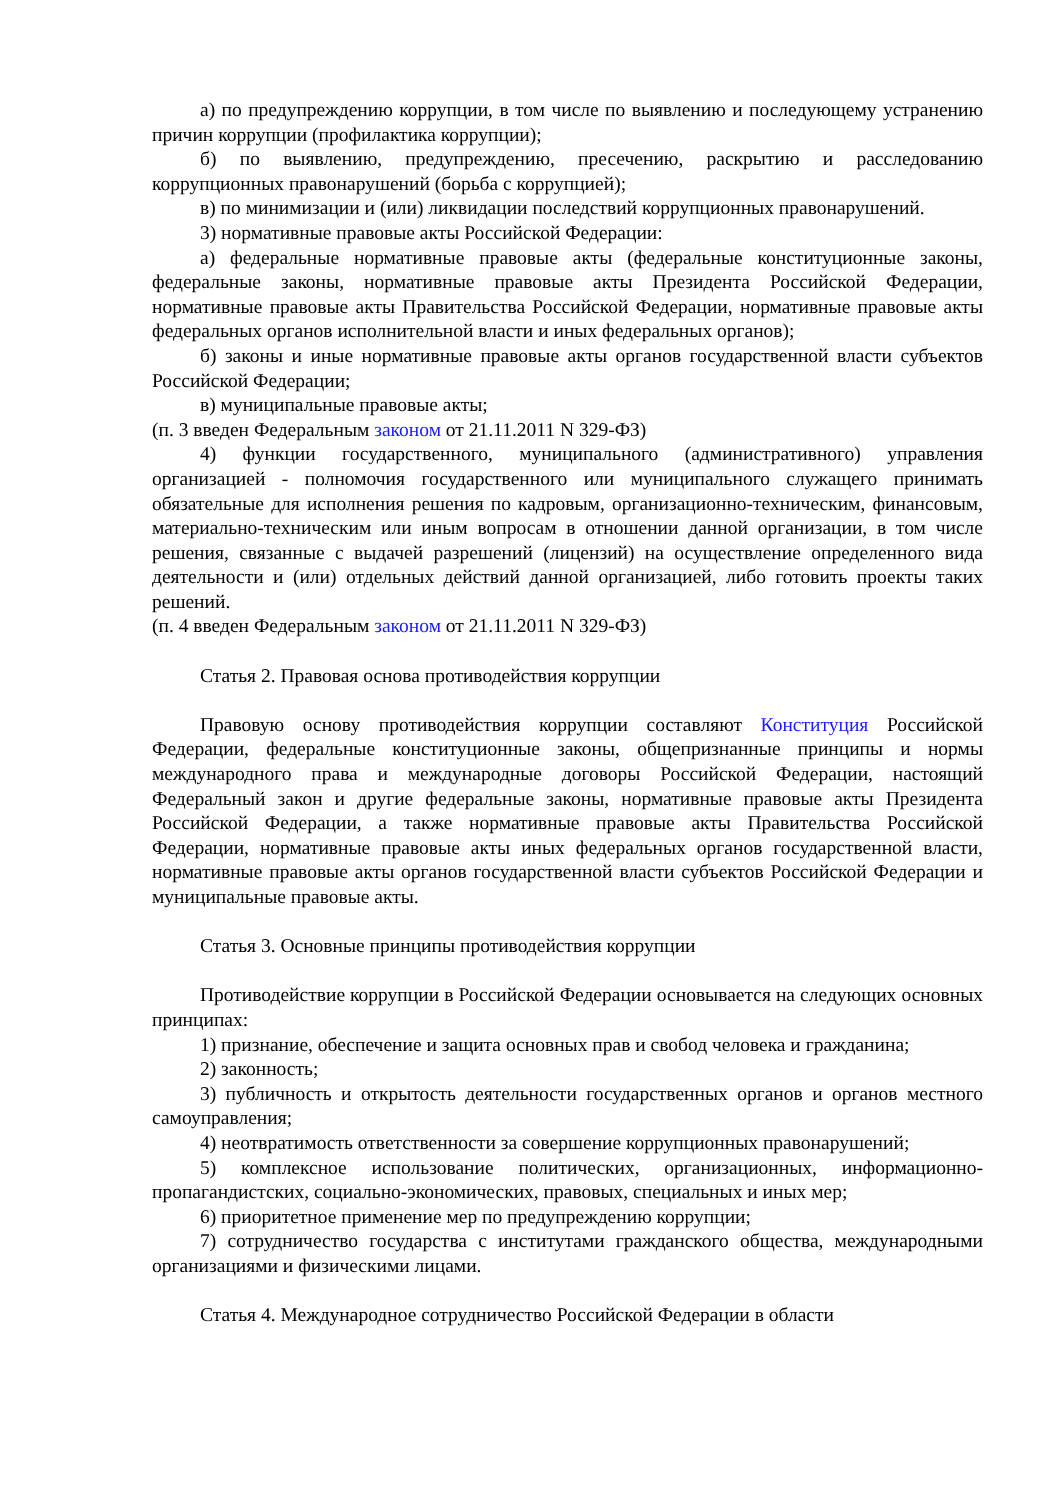а) по предупреждению коррупции, в том числе по выявлению и последующему устранению причин коррупции (профилактика коррупции);
б) по выявлению, предупреждению, пресечению, раскрытию и расследованию коррупционных правонарушений (борьба с коррупцией);
в) по минимизации и (или) ликвидации последствий коррупционных правонарушений.
3) нормативные правовые акты Российской Федерации:
а) федеральные нормативные правовые акты (федеральные конституционные законы, федеральные законы, нормативные правовые акты Президента Российской Федерации, нормативные правовые акты Правительства Российской Федерации, нормативные правовые акты федеральных органов исполнительной власти и иных федеральных органов);
б) законы и иные нормативные правовые акты органов государственной власти субъектов Российской Федерации;
в) муниципальные правовые акты;
(п. 3 введен Федеральным законом от 21.11.2011 N 329-ФЗ)
4) функции государственного, муниципального (административного) управления организацией - полномочия государственного или муниципального служащего принимать обязательные для исполнения решения по кадровым, организационно-техническим, финансовым, материально-техническим или иным вопросам в отношении данной организации, в том числе решения, связанные с выдачей разрешений (лицензий) на осуществление определенного вида деятельности и (или) отдельных действий данной организацией, либо готовить проекты таких решений.
(п. 4 введен Федеральным законом от 21.11.2011 N 329-ФЗ)
Статья 2. Правовая основа противодействия коррупции
Правовую основу противодействия коррупции составляют Конституция Российской Федерации, федеральные конституционные законы, общепризнанные принципы и нормы международного права и международные договоры Российской Федерации, настоящий Федеральный закон и другие федеральные законы, нормативные правовые акты Президента Российской Федерации, а также нормативные правовые акты Правительства Российской Федерации, нормативные правовые акты иных федеральных органов государственной власти, нормативные правовые акты органов государственной власти субъектов Российской Федерации и муниципальные правовые акты.
Статья 3. Основные принципы противодействия коррупции
Противодействие коррупции в Российской Федерации основывается на следующих основных принципах:
1) признание, обеспечение и защита основных прав и свобод человека и гражданина;
2) законность;
3) публичность и открытость деятельности государственных органов и органов местного самоуправления;
4) неотвратимость ответственности за совершение коррупционных правонарушений;
5) комплексное использование политических, организационных, информационно-пропагандистских, социально-экономических, правовых, специальных и иных мер;
6) приоритетное применение мер по предупреждению коррупции;
7) сотрудничество государства с институтами гражданского общества, международными организациями и физическими лицами.
Статья 4. Международное сотрудничество Российской Федерации в области